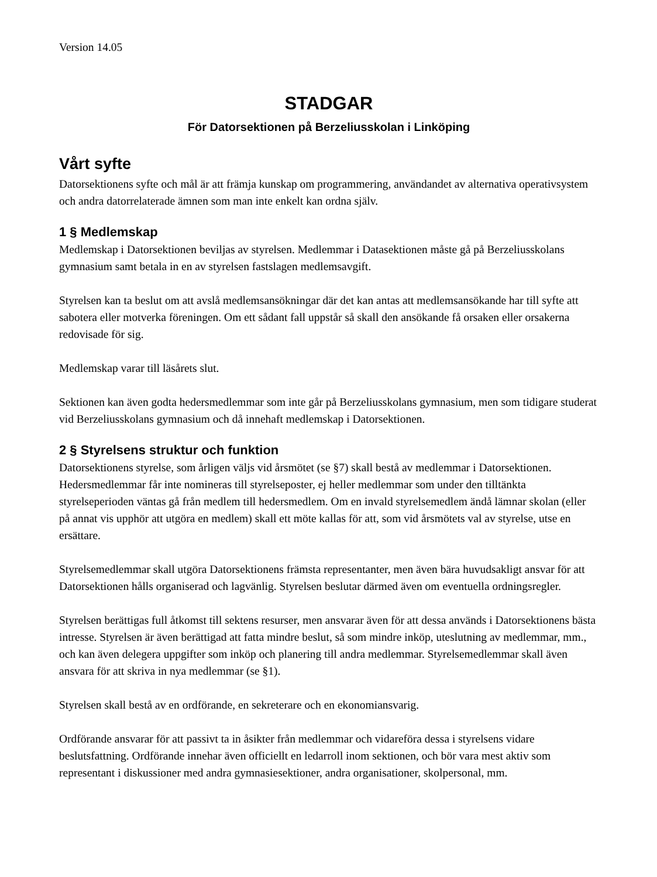Version 14.05
STADGAR
För Datorsektionen på Berzeliusskolan i Linköping
Vårt syfte
Datorsektionens syfte och mål är att främja kunskap om programmering, användandet av alternativa operativsystem och andra datorrelaterade ämnen som man inte enkelt kan ordna själv.
1 § Medlemskap
Medlemskap i Datorsektionen beviljas av styrelsen. Medlemmar i Datasektionen måste gå på Berzeliusskolans gymnasium samt betala in en av styrelsen fastslagen medlemsavgift.
Styrelsen kan ta beslut om att avslå medlemsansökningar där det kan antas att medlemsansökande har till syfte att sabotera eller motverka föreningen. Om ett sådant fall uppstår så skall den ansökande få orsaken eller orsakerna redovisade för sig.
Medlemskap varar till läsårets slut.
Sektionen kan även godta hedersmedlemmar som inte går på Berzeliusskolans gymnasium, men som tidigare studerat vid Berzeliusskolans gymnasium och då innehaft medlemskap i Datorsektionen.
2 § Styrelsens struktur och funktion
Datorsektionens styrelse, som årligen väljs vid årsmötet (se §7) skall bestå av medlemmar i Datorsektionen. Hedersmedlemmar får inte nomineras till styrelseposter, ej heller medlemmar som under den tilltänkta styrelseperioden väntas gå från medlem till hedersmedlem. Om en invald styrelsemedlem ändå lämnar skolan (eller på annat vis upphör att utgöra en medlem) skall ett möte kallas för att, som vid årsmötets val av styrelse, utse en ersättare.
Styrelsemedlemmar skall utgöra Datorsektionens främsta representanter, men även bära huvudsakligt ansvar för att Datorsektionen hålls organiserad och lagvänlig. Styrelsen beslutar därmed även om eventuella ordningsregler.
Styrelsen berättigas full åtkomst till sektens resurser, men ansvarar även för att dessa används i Datorsektionens bästa intresse. Styrelsen är även berättigad att fatta mindre beslut, så som mindre inköp, uteslutning av medlemmar, mm., och kan även delegera uppgifter som inköp och planering till andra medlemmar. Styrelsemedlemmar skall även ansvara för att skriva in nya medlemmar (se §1).
Styrelsen skall bestå av en ordförande, en sekreterare och en ekonomiansvarig.
Ordförande ansvarar för att passivt ta in åsikter från medlemmar och vidareföra dessa i styrelsens vidare beslutsfattning. Ordförande innehar även officiellt en ledarroll inom sektionen, och bör vara mest aktiv som representant i diskussioner med andra gymnasiesektioner, andra organisationer, skolpersonal, mm.